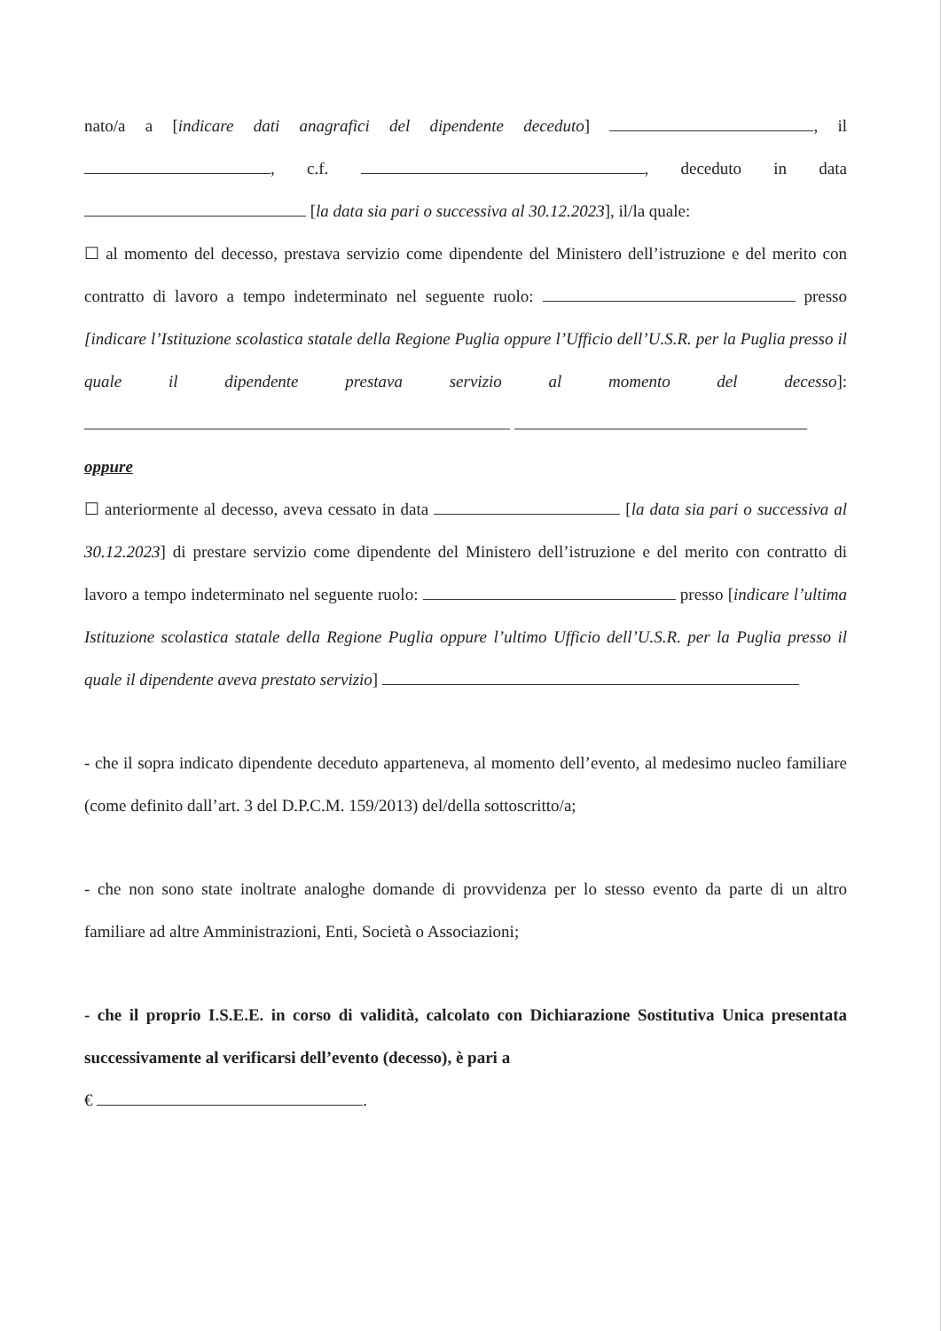nato/a a [indicare dati anagrafici del dipendente deceduto] , il , c.f. , deceduto in data [la data sia pari o successiva al 30.12.2023], il/la quale:
☐ al momento del decesso, prestava servizio come dipendente del Ministero dell’istruzione e del merito con contratto di lavoro a tempo indeterminato nel seguente ruolo: presso [indicare l’Istituzione scolastica statale della Regione Puglia oppure l’Ufficio dell’U.S.R. per la Puglia presso il quale il dipendente prestava servizio al momento del decesso]:
oppure
☐ anteriormente al decesso, aveva cessato in data [la data sia pari o successiva al 30.12.2023] di prestare servizio come dipendente del Ministero dell’istruzione e del merito con contratto di lavoro a tempo indeterminato nel seguente ruolo: presso [indicare l’ultima Istituzione scolastica statale della Regione Puglia oppure l’ultimo Ufficio dell’U.S.R. per la Puglia presso il quale il dipendente aveva prestato servizio]
- che il sopra indicato dipendente deceduto apparteneva, al momento dell’evento, al medesimo nucleo familiare (come definito dall’art. 3 del D.P.C.M. 159/2013) del/della sottoscritto/a;
- che non sono state inoltrate analoghe domande di provvidenza per lo stesso evento da parte di un altro familiare ad altre Amministrazioni, Enti, Società o Associazioni;
- che il proprio I.S.E.E. in corso di validità, calcolato con Dichiarazione Sostitutiva Unica presentata successivamente al verificarsi dell’evento (decesso), è pari a
€ .